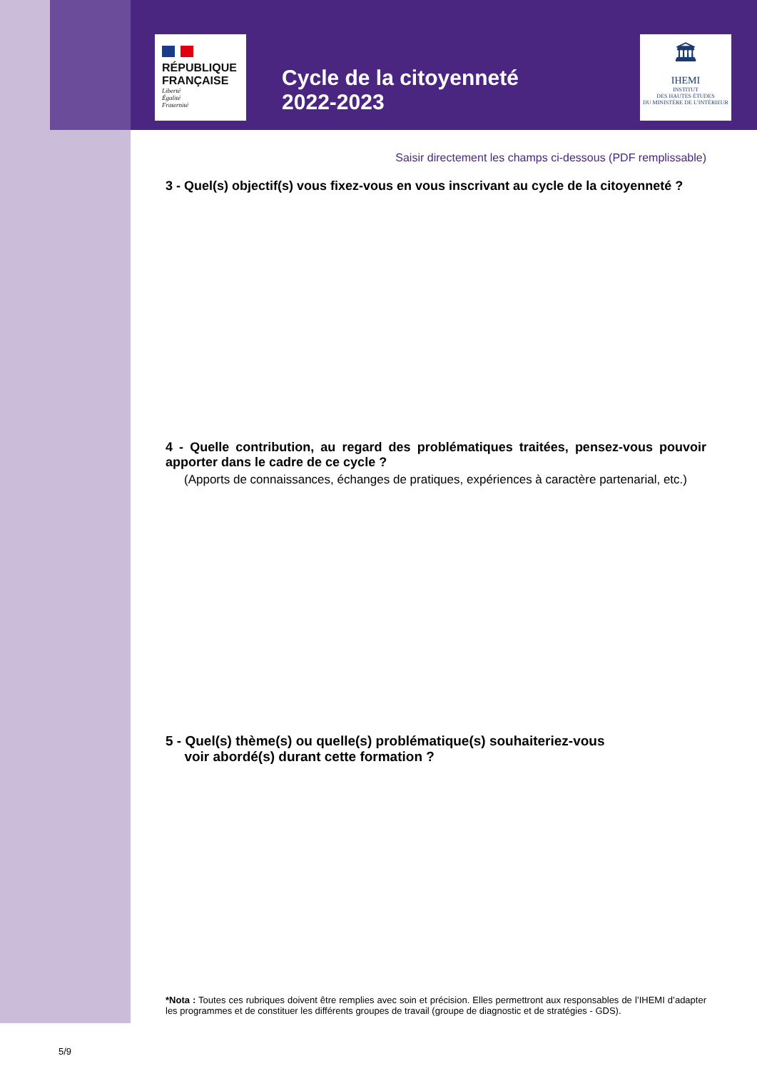RÉPUBLIQUE
FRANÇAISE
Liberté
Égalité
Fraternité
Cycle de la citoyenneté
2022-2023
🏛
IHEMI
INSTITUT
DES HAUTES ÉTUDES
DU MINISTÈRE DE L’INTÉRIEUR
Saisir directement les champs ci-dessous (PDF remplissable)
3 - Quel(s) objectif(s) vous fixez-vous en vous inscrivant au cycle de la citoyenneté ?
4 - Quelle contribution, au regard des problématiques traitées, pensez-vous pouvoir apporter dans le cadre de ce cycle ?
(Apports de connaissances, échanges de pratiques, expériences à caractère partenarial, etc.)
5 - Quel(s) thème(s) ou quelle(s) problématique(s) souhaiteriez-vous
voir abordé(s) durant cette formation ?
*Nota : Toutes ces rubriques doivent être remplies avec soin et précision. Elles permettront aux responsables de l’IHEMI d’adapter les programmes et de constituer les différents groupes de travail (groupe de diagnostic et de stratégies - GDS).
5/9